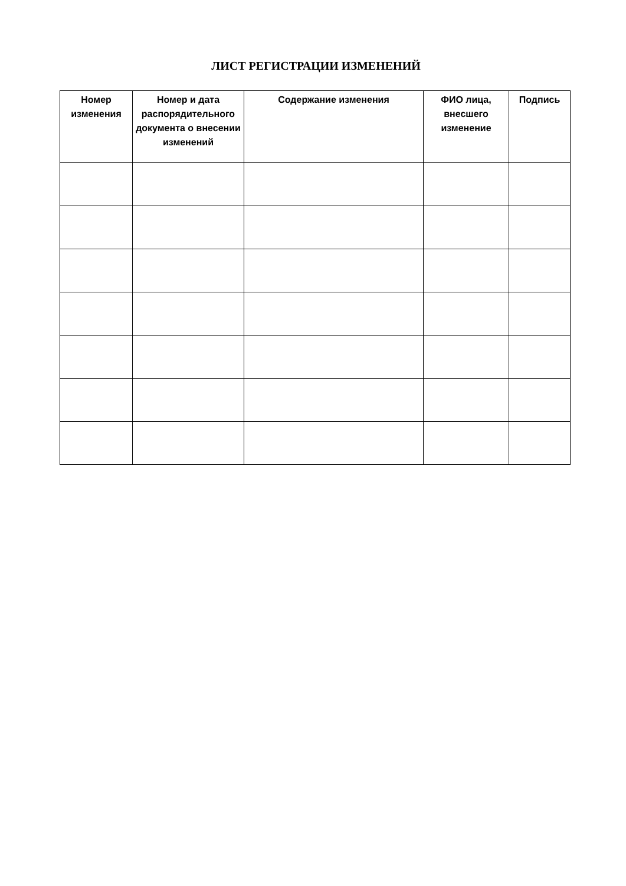ЛИСТ РЕГИСТРАЦИИ ИЗМЕНЕНИЙ
| Номер изменения | Номер и дата распорядительного документа о внесении изменений | Содержание изменения | ФИО лица, внесшего изменение | Подпись |
| --- | --- | --- | --- | --- |